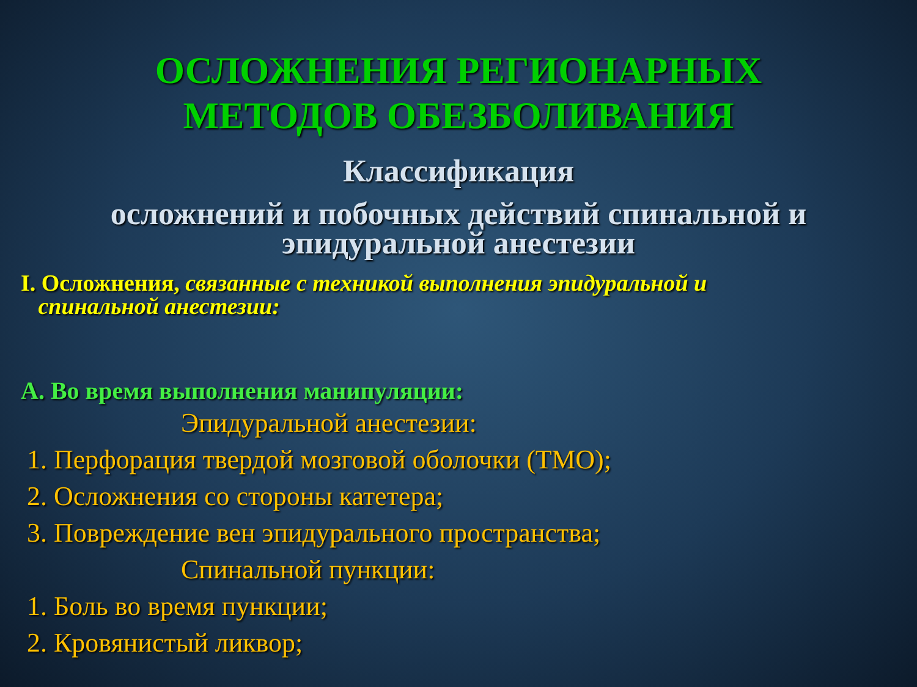ОСЛОЖНЕНИЯ РЕГИОНАРНЫХ
МЕТОДОВ ОБЕЗБОЛИВАНИЯ
Классификация
осложнений и побочных действий спинальной и
эпидуральной анестезии
I. Осложнения, связанные с техникой выполнения эпидуральной и
спинальной анестезии:
А. Во время выполнения манипуляции:
Эпидуральной анестезии:
1. Перфорация твердой мозговой оболочки (ТМО);
2. Осложнения со стороны катетера;
3. Повреждение вен эпидурального пространства;
Спинальной пункции:
1. Боль во время пункции;
2. Кровянистый ликвор;